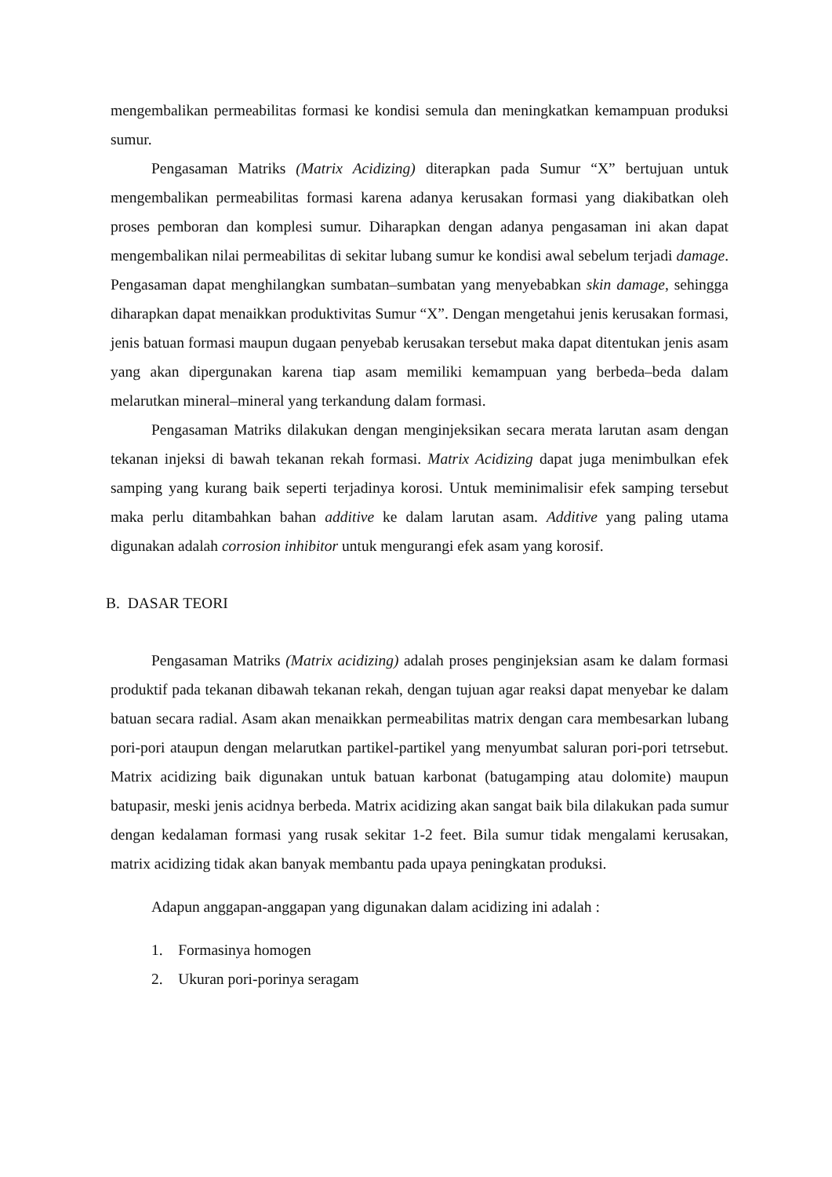mengembalikan permeabilitas formasi ke kondisi semula dan meningkatkan kemampuan produksi sumur.
Pengasaman Matriks (Matrix Acidizing) diterapkan pada Sumur “X” bertujuan untuk mengembalikan permeabilitas formasi karena adanya kerusakan formasi yang diakibatkan oleh proses pemboran dan komplesi sumur. Diharapkan dengan adanya pengasaman ini akan dapat mengembalikan nilai permeabilitas di sekitar lubang sumur ke kondisi awal sebelum terjadi damage. Pengasaman dapat menghilangkan sumbatan–sumbatan yang menyebabkan skin damage, sehingga diharapkan dapat menaikkan produktivitas Sumur “X”. Dengan mengetahui jenis kerusakan formasi, jenis batuan formasi maupun dugaan penyebab kerusakan tersebut maka dapat ditentukan jenis asam yang akan dipergunakan karena tiap asam memiliki kemampuan yang berbeda–beda dalam melarutkan mineral–mineral yang terkandung dalam formasi.
Pengasaman Matriks dilakukan dengan menginjeksikan secara merata larutan asam dengan tekanan injeksi di bawah tekanan rekah formasi. Matrix Acidizing dapat juga menimbulkan efek samping yang kurang baik seperti terjadinya korosi. Untuk meminimalisir efek samping tersebut maka perlu ditambahkan bahan additive ke dalam larutan asam. Additive yang paling utama digunakan adalah corrosion inhibitor untuk mengurangi efek asam yang korosif.
B. DASAR TEORI
Pengasaman Matriks (Matrix acidizing) adalah proses penginjeksian asam ke dalam formasi produktif pada tekanan dibawah tekanan rekah, dengan tujuan agar reaksi dapat menyebar ke dalam batuan secara radial. Asam akan menaikkan permeabilitas matrix dengan cara membesarkan lubang pori-pori ataupun dengan melarutkan partikel-partikel yang menyumbat saluran pori-pori tetrsebut. Matrix acidizing baik digunakan untuk batuan karbonat (batugamping atau dolomite) maupun batupasir, meski jenis acidnya berbeda. Matrix acidizing akan sangat baik bila dilakukan pada sumur dengan kedalaman formasi yang rusak sekitar 1-2 feet. Bila sumur tidak mengalami kerusakan, matrix acidizing tidak akan banyak membantu pada upaya peningkatan produksi.
Adapun anggapan-anggapan yang digunakan dalam acidizing ini adalah :
1. Formasinya homogen
2. Ukuran pori-porinya seragam